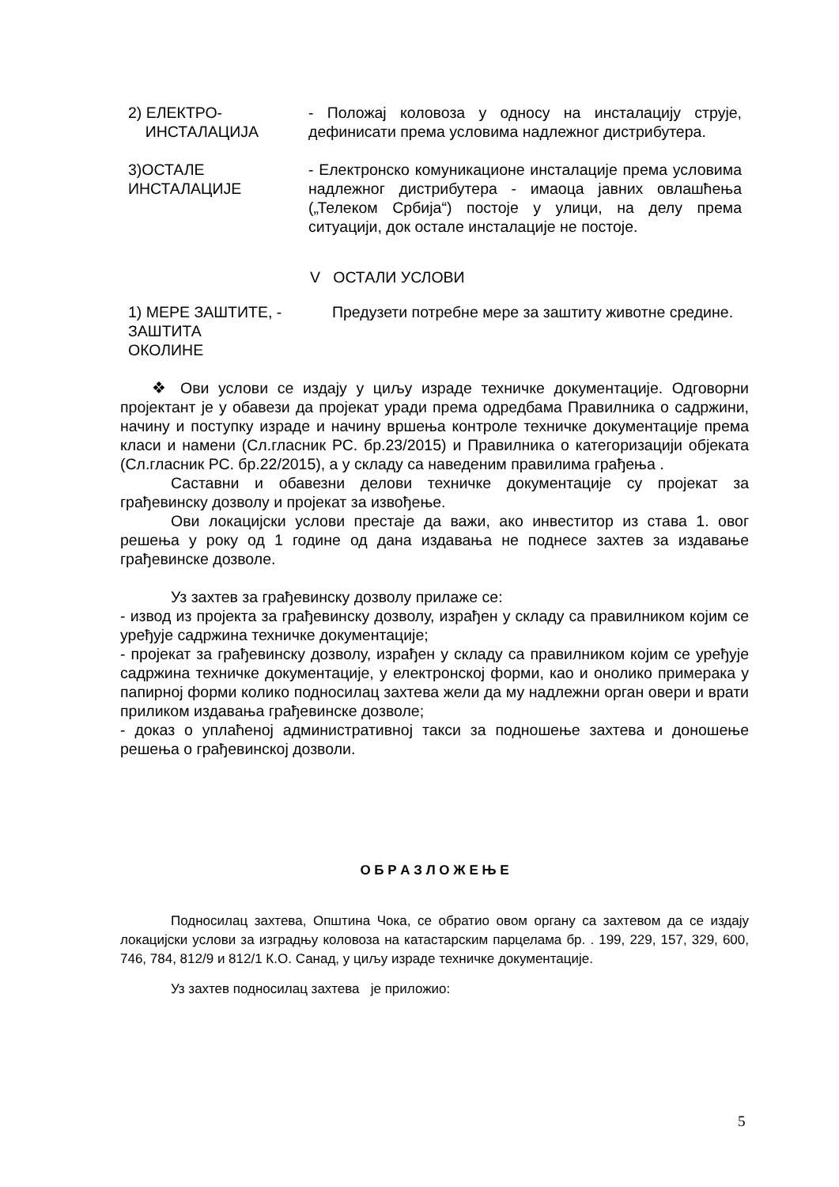2) ЕЛЕКТРО-
ИНСТАЛАЦИЈА
- Положај коловоза у односу на инсталацију струје, дефинисати према условима надлежног дистрибутера.
3)ОСТАЛЕ
ИНСТАЛАЦИЈЕ
- Електронско комуникационе инсталације према условима надлежног дистрибутера - имаоца јавних овлашћења („Телеком Србија“) постоје у улици, на делу према ситуацији, док остале инсталације не постоје.
V ОСТАЛИ УСЛОВИ
1) МЕРЕ ЗАШТИТЕ, -
ЗАШТИТА
ОКОЛИНЕ
Предузети потребне мере за заштиту животне средине.
❖ Ови услови се издају у циљу израде техничке документације. Одговорни пројектант је у обавези да пројекат уради према одредбама Правилника о садржини, начину и поступку израде и начину вршења контроле техничке документације према класи и намени (Сл.гласник РС. бр.23/2015) и Правилника о категоризацији објеката (Сл.гласник РС. бр.22/2015), а у складу са наведеним правилима грађења .
Саставни и обавезни делови техничке документације су пројекат за грађевинску дозволу и пројекат за извођење.
Ови локацијски услови престаје да важи, ако инвеститор из става 1. овог решења у року од 1 године од дана издавања не поднесе захтев за издавање грађевинске дозволе.
Уз захтев за грађевинску дозволу прилаже се:
- извод из пројекта за грађевинску дозволу, израђен у складу са правилником којим се уређује садржина техничке документације;
- пројекат за грађевинску дозволу, израђен у складу са правилником којим се уређује садржина техничке документације, у електронској форми, као и онолико примерака у папирној форми колико подносилац захтева жели да му надлежни орган овери и врати приликом издавања грађевинске дозволе;
- доказ о уплаћеној административној такси за подношење захтева и доношење решења о грађевинској дозволи.
О Б Р А З Л О Ж Е Њ Е
Подносилац захтева, Општина Чока, се обратио овом органу са захтевом да се издају локацијски услови за изградњу коловоза на катастарским парцелама бр. . 199, 229, 157, 329, 600, 746, 784, 812/9 и 812/1 К.О. Санад, у циљу израде техничке документације.
Уз захтев подносилац захтева је приложио:
5